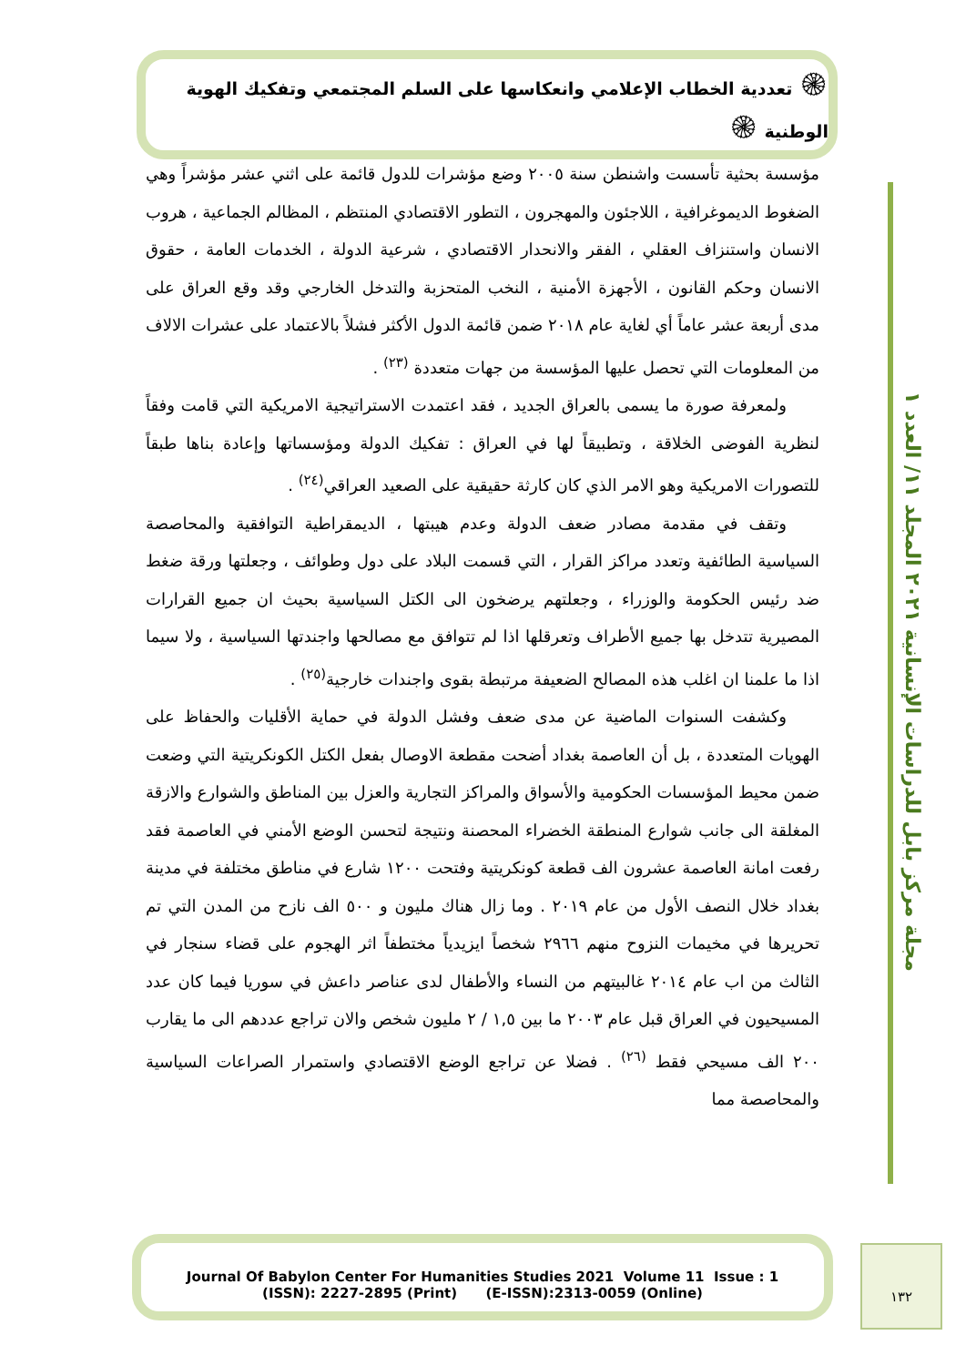۞ تعددية الخطاب الإعلامي وانعكاسها على السلم المجتمعي وتفكيك الهوية الوطنية ۞
مجلة مركز بابل للدراسات الإنسانية ٢٠٢١ المجلد ١١/ العدد ١
مؤسسة بحثية تأسست واشنطن سنة ٢٠٠٥ وضع مؤشرات للدول قائمة على اثني عشر مؤشراً وهي الضغوط الديموغرافية ، اللاجئون والمهجرون ، التطور الاقتصادي المنتظم ، المظالم الجماعية ، هروب الانسان واستنزاف العقلي ، الفقر والانحدار الاقتصادي ، شرعية الدولة ، الخدمات العامة ، حقوق الانسان وحكم القانون ، الأجهزة الأمنية ، النخب المتحزبة والتدخل الخارجي وقد وقع العراق على مدى أربعة عشر عاماً أي لغاية عام ٢٠١٨ ضمن قائمة الدول الأكثر فشلاً بالاعتماد على عشرات الالاف من المعلومات التي تحصل عليها المؤسسة من جهات متعددة <sup>(٢٣)</sup> .
  ولمعرفة صورة ما يسمى بالعراق الجديد ، فقد اعتمدت الاستراتيجية الامريكية التي قامت وفقاً لنظرية الفوضى الخلاقة ، وتطبيقاً لها في العراق : تفكيك الدولة ومؤسساتها وإعادة بناها طبقاً للتصورات الامريكية وهو الامر الذي كان كارثة حقيقية على الصعيد العراقي<sup>(٢٤)</sup> .
  وتقف في مقدمة مصادر ضعف الدولة وعدم هيبتها ، الديمقراطية التوافقية والمحاصصة السياسية الطائفية وتعدد مراكز القرار ، التي قسمت البلاد على دول وطوائف ، وجعلتها ورقة ضغط ضد رئيس الحكومة والوزراء ، وجعلتهم يرضخون الى الكتل السياسية بحيث ان جميع القرارات المصيرية تتدخل بها جميع الأطراف وتعرقلها اذا لم تتوافق مع مصالحها واجندتها السياسية ، ولا سيما اذا ما علمنا ان اغلب هذه المصالح الضعيفة مرتبطة بقوى واجندات خارجية<sup>(٢٥)</sup> .
  وكشفت السنوات الماضية عن مدى ضعف وفشل الدولة في حماية الأقليات والحفاظ على الهويات المتعددة ، بل أن العاصمة بغداد أضحت مقطعة الاوصال بفعل الكتل الكونكريتية التي وضعت ضمن محيط المؤسسات الحكومية والأسواق والمراكز التجارية والعزل بين المناطق والشوارع والازقة المغلقة الى جانب شوارع المنطقة الخضراء المحصنة ونتيجة لتحسن الوضع الأمني في العاصمة فقد رفعت امانة العاصمة عشرون الف قطعة كونكريتية وفتحت ١٢٠٠ شارع في مناطق مختلفة في مدينة بغداد خلال النصف الأول من عام ٢٠١٩ . وما زال هناك مليون و ٥٠٠ الف نازح من المدن التي تم تحريرها في مخيمات النزوح منهم ٢٩٦٦ شخصاً ايزيدياً مختطفاً اثر الهجوم على قضاء سنجار في الثالث من اب عام ٢٠١٤ غالبيتهم من النساء والأطفال لدى عناصر داعش في سوريا فيما كان عدد المسيحيون في العراق قبل عام ٢٠٠٣ ما بين ١,٥ / ٢ مليون شخص والان تراجع عددهم الى ما يقارب ٢٠٠ الف مسيحي فقط <sup>(٢٦)</sup> . فضلا عن تراجع الوضع الاقتصادي واستمرار الصراعات السياسية والمحاصصة مما
Journal Of Babylon Center For Humanities Studies 2021 Volume 11 Issue : 1
(ISSN): 2227-2895 (Print) (E-ISSN):2313-0059 (Online)
١٣٢